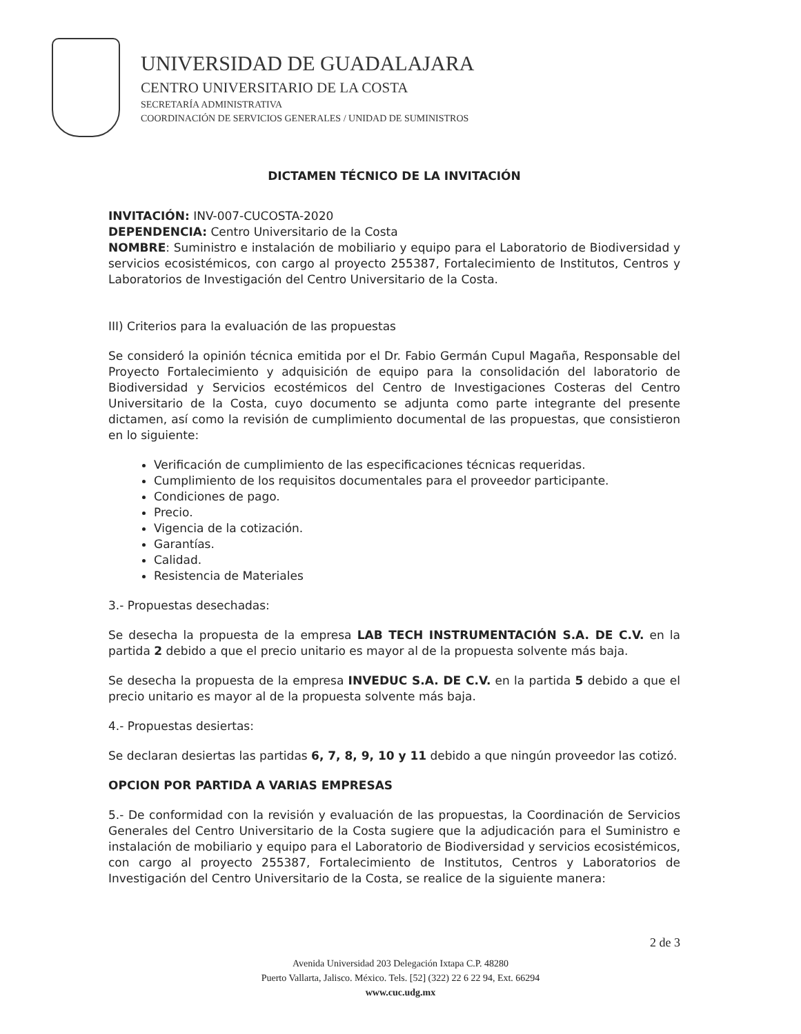UNIVERSIDAD DE GUADALAJARA
CENTRO UNIVERSITARIO DE LA COSTA
SECRETARÍA ADMINISTRATIVA
COORDINACIÓN DE SERVICIOS GENERALES / UNIDAD DE SUMINISTROS
DICTAMEN TÉCNICO DE LA INVITACIÓN
INVITACIÓN: INV-007-CUCOSTA-2020
DEPENDENCIA: Centro Universitario de la Costa
NOMBRE: Suministro e instalación de mobiliario y equipo para el Laboratorio de Biodiversidad y servicios ecosistémicos, con cargo al proyecto 255387, Fortalecimiento de Institutos, Centros y Laboratorios de Investigación del Centro Universitario de la Costa.
III) Criterios para la evaluación de las propuestas
Se consideró la opinión técnica emitida por el Dr. Fabio Germán Cupul Magaña, Responsable del Proyecto Fortalecimiento y adquisición de equipo para la consolidación del laboratorio de Biodiversidad y Servicios ecostémicos del Centro de Investigaciones Costeras del Centro Universitario de la Costa, cuyo documento se adjunta como parte integrante del presente dictamen, así como la revisión de cumplimiento documental de las propuestas, que consistieron en lo siguiente:
Verificación de cumplimiento de las especificaciones técnicas requeridas.
Cumplimiento de los requisitos documentales para el proveedor participante.
Condiciones de pago.
Precio.
Vigencia de la cotización.
Garantías.
Calidad.
Resistencia de Materiales
3.- Propuestas desechadas:
Se desecha la propuesta de la empresa LAB TECH INSTRUMENTACIÓN S.A. DE C.V. en la partida 2 debido a que el precio unitario es mayor al de la propuesta solvente más baja.
Se desecha la propuesta de la empresa INVEDUC S.A. DE C.V. en la partida 5 debido a que el precio unitario es mayor al de la propuesta solvente más baja.
4.- Propuestas desiertas:
Se declaran desiertas las partidas 6, 7, 8, 9, 10 y 11 debido a que ningún proveedor las cotizó.
OPCION POR PARTIDA A VARIAS EMPRESAS
5.- De conformidad con la revisión y evaluación de las propuestas, la Coordinación de Servicios Generales del Centro Universitario de la Costa sugiere que la adjudicación para el Suministro e instalación de mobiliario y equipo para el Laboratorio de Biodiversidad y servicios ecosistémicos, con cargo al proyecto 255387, Fortalecimiento de Institutos, Centros y Laboratorios de Investigación del Centro Universitario de la Costa, se realice de la siguiente manera:
2 de 3
Avenida Universidad 203 Delegación Ixtapa C.P. 48280
Puerto Vallarta, Jalisco. México. Tels. [52] (322) 22 6 22 94, Ext. 66294
www.cuc.udg.mx